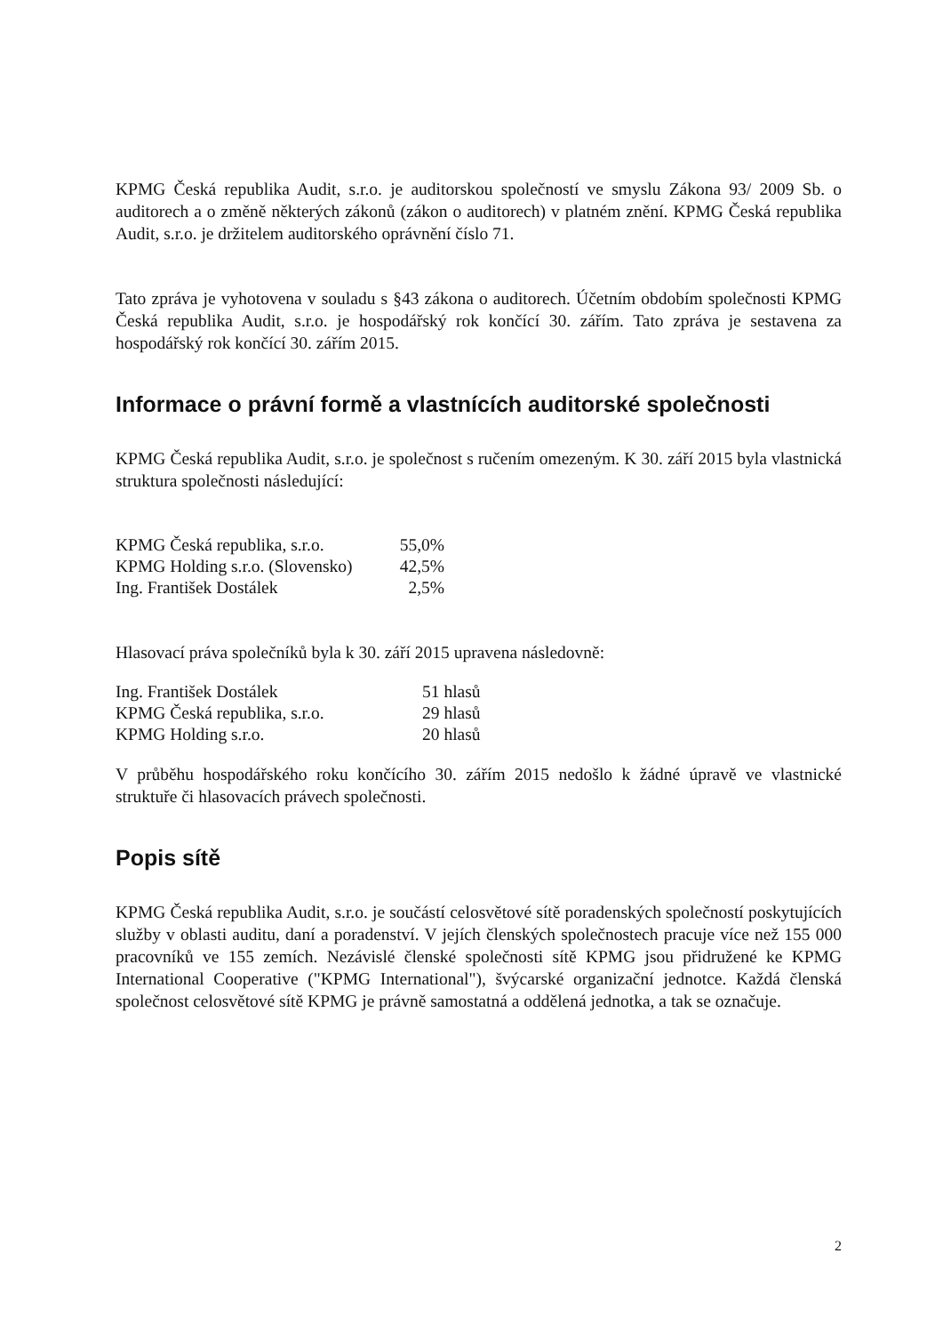KPMG Česká republika Audit, s.r.o. je auditorskou společností ve smyslu Zákona 93/ 2009 Sb. o auditorech a o změně některých zákonů (zákon o auditorech) v platném znění. KPMG Česká republika Audit, s.r.o. je držitelem auditorského oprávnění číslo 71.
Tato zpráva je vyhotovena v souladu s §43 zákona o auditorech. Účetním obdobím společnosti KPMG Česká republika Audit, s.r.o. je hospodářský rok končící 30. zářím. Tato zpráva je sestavena za hospodářský rok končící 30. zářím 2015.
Informace o právní formě a vlastnících auditorské společnosti
KPMG Česká republika Audit, s.r.o. je společnost s ručením omezeným. K 30. září 2015 byla vlastnická struktura společnosti následující:
| KPMG Česká republika, s.r.o. | 55,0% |
| KPMG Holding s.r.o. (Slovensko) | 42,5% |
| Ing. František Dostálek | 2,5% |
Hlasovací práva společníků byla k 30. září 2015 upravena následovně:
| Ing. František Dostálek | 51 hlasů |
| KPMG Česká republika, s.r.o. | 29 hlasů |
| KPMG Holding s.r.o. | 20 hlasů |
V průběhu hospodářského roku končícího 30. zářím 2015 nedošlo k žádné úpravě ve vlastnické struktuře či hlasovacích právech společnosti.
Popis sítě
KPMG Česká republika Audit, s.r.o. je součástí celosvětové sítě poradenských společností poskytujících služby v oblasti auditu, daní a poradenství. V jejích členských společnostech pracuje více než 155 000 pracovníků ve 155 zemích. Nezávislé členské společnosti sítě KPMG jsou přidružené ke KPMG International Cooperative ("KPMG International"), švýcarské organizační jednotce. Každá členská společnost celosvětové sítě KPMG je právně samostatná a oddělená jednotka, a tak se označuje.
2